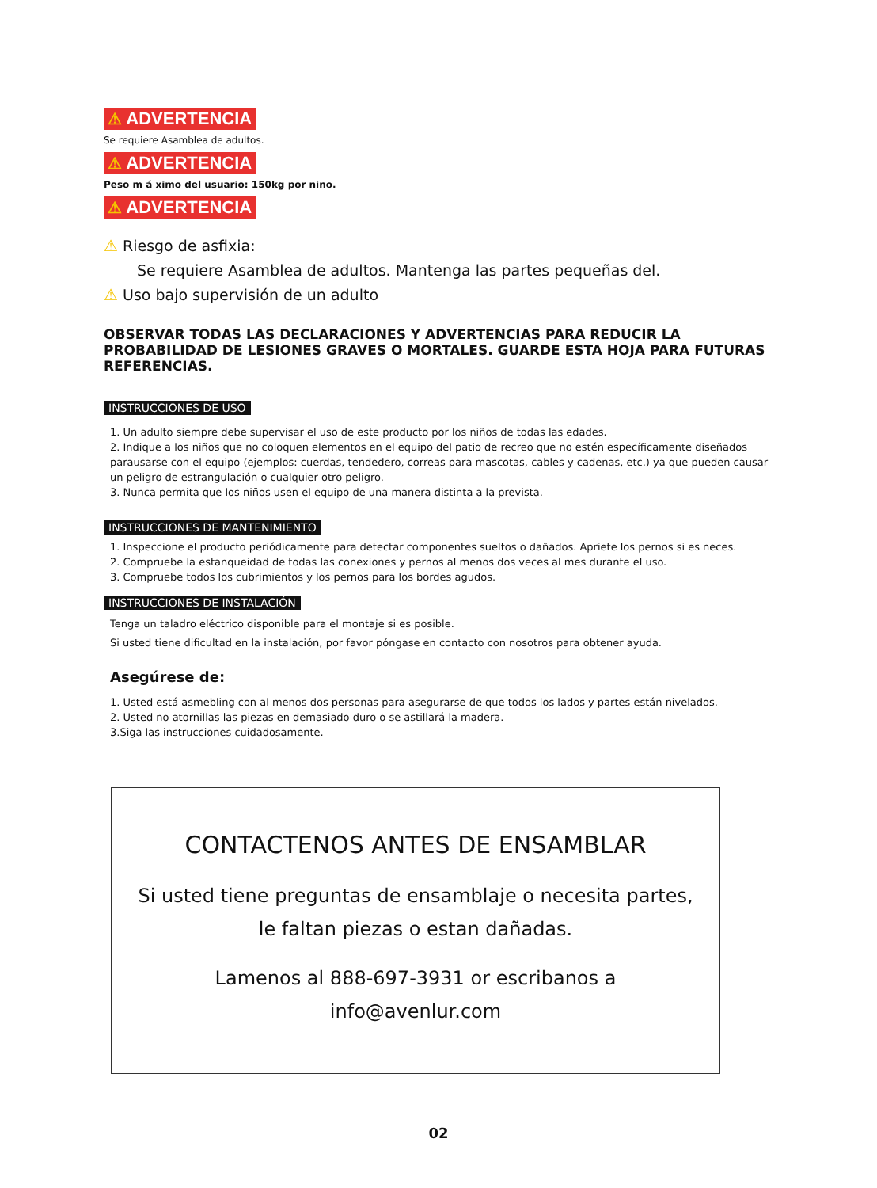⚠ ADVERTENCIA
Se requiere Asamblea de adultos.
⚠ ADVERTENCIA
Peso m á ximo del usuario: 150kg por nino.
⚠ ADVERTENCIA
⚠ Riesgo de asfixia:
Se requiere Asamblea de adultos. Mantenga las partes pequeñas del.
⚠ Uso bajo supervisión de un adulto
OBSERVAR TODAS LAS DECLARACIONES Y ADVERTENCIAS PARA REDUCIR LA PROBABILIDAD DE LESIONES GRAVES O MORTALES. GUARDE ESTA HOJA PARA FUTURAS REFERENCIAS.
INSTRUCCIONES DE USO
1. Un adulto siempre debe supervisar el uso de este producto por los niños de todas las edades.
2. Indique a los niños que no coloquen elementos en el equipo del patio de recreo que no estén específicamente diseñados parausarse con el equipo (ejemplos: cuerdas, tendedero, correas para mascotas, cables y cadenas, etc.) ya que pueden causar un peligro de estrangulación o cualquier otro peligro.
3. Nunca permita que los niños usen el equipo de una manera distinta a la prevista.
INSTRUCCIONES DE MANTENIMIENTO
1. Inspeccione el producto periódicamente para detectar componentes sueltos o dañados. Apriete los pernos si es neces.
2. Compruebe la estanqueidad de todas las conexiones y pernos al menos dos veces al mes durante el uso.
3. Compruebe todos los cubrimientos y los pernos para los bordes agudos.
INSTRUCCIONES DE INSTALACIÓN
Tenga un taladro eléctrico disponible para el montaje si es posible.
Si usted tiene dificultad en la instalación, por favor póngase en contacto con nosotros para obtener ayuda.
Asegúrese de:
1. Usted está asmebling con al menos dos personas para asegurarse de que todos los lados y partes están nivelados.
2. Usted no atornillas las piezas en demasiado duro o se astillará la madera.
3.Siga las instrucciones cuidadosamente.
CONTACTENOS ANTES DE ENSAMBLAR
Si usted tiene preguntas de ensamblaje o necesita partes,
le faltan piezas o estan dañadas.
Lamenos al 888-697-3931 or escribanos a
info@avenlur.com
02